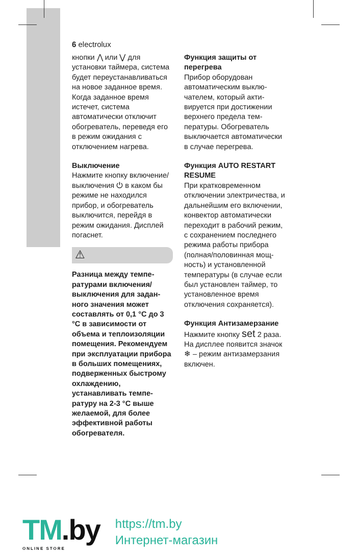6 electrolux
кнопки ⋀ или ⋁ для установки таймера, система будет переуста­навливаться на новое заданное время. Когда заданное время истечет, система автоматически отключит обогреватель, переведя его в режим ожидания с отключением нагрева.
Выключение
Нажмите кнопку вклю­чение/выключения ⏻ в каком бы режиме не находился прибор, и обо­греватель выключится, перейдя в режим ожида­ния. Дисплей погаснет.
⚠
Разница между темпе­ратурами включения/ выключения для задан­ного значения может составлять от 0,1 °C до 3 °C в зависимости от объема и теплои­золяции помещения. Рекомендуем при эксплуатации прибора в больших помеще­ниях, подверженных быстрому охлаждению, устанавливать темпе­ратуру на 2-3 °C выше желаемой, для более эффективной работы обогревателя.
Функция защиты от перегрева
Прибор оборудован автоматическим выклю­чателем, который акти­вируется при достижении верхнего предела тем­пературы. Обогреватель выключается автоматиче­ски в случае перегрева.
Функция AUTO RESTART RESUME
При кратковременном отключении электриче­ства, и дальнейшим его включении, конвектор автоматически перехо­дит в рабочий режим, с сохранением последнего режима работы прибора (полная/половинная мощ­ность) и установленной температуры (в случае если был установлен таймер, то установленное время отключения сохра­няется).
Функция Антизамерзание
Нажмите кнопку set 2 раза. На дисплее появится значок ❄ – режим антизамерзания включен.
TM.by
ONLINE STORE
https://tm.by
Интернет-магазин